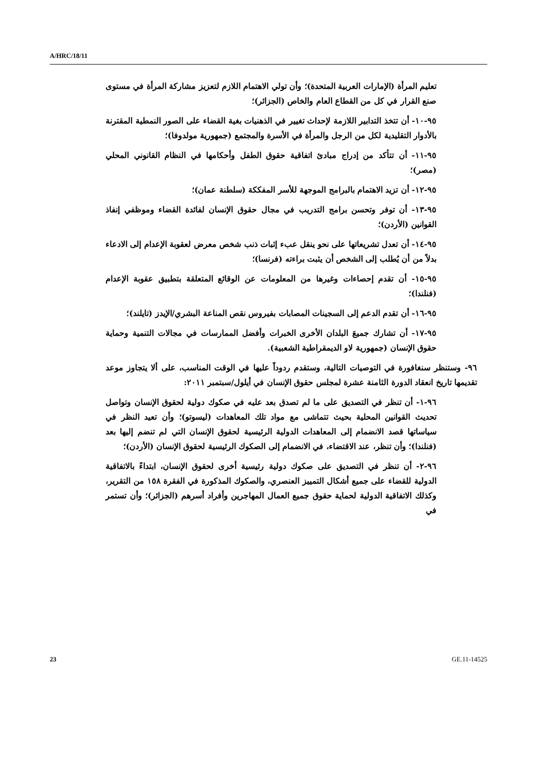A/HRC/18/11
تعليم المرأة (الإمارات العربية المتحدة)؛ وأن تولي الاهتمام اللازم لتعزيز مشاركة المرأة في مستوى صنع القرار في كل من القطاع العام والخاص (الجزائر)؛
٩٥-١٠- أن تتخذ التدابير اللازمة لإحداث تغيير في الذهنيات بغية القضاء على الصور النمطية المقترنة بالأدوار التقليدية لكل من الرجل والمرأة في الأسرة والمجتمع (جمهورية مولدوفا)؛
٩٥-١١- أن تتأكد من إدراج مبادئ اتفاقية حقوق الطفل وأحكامها في النظام القانوني المحلي (مصر)؛
٩٥-١٢- أن تزيد الاهتمام بالبرامج الموجهة للأسر المفككة (سلطنة عمان)؛
٩٥-١٣- أن توفر وتحسن برامج التدريب في مجال حقوق الإنسان لفائدة القضاء وموظفي إنفاذ القوانين (الأردن)؛
٩٥-١٤- أن تعدل تشريعاتها على نحو ينقل عبء إثبات ذنب شخص معرض لعقوبة الإعدام إلى الادعاء بدلاً من أن يُطلب إلى الشخص أن يثبت براءته (فرنسا)؛
٩٥-١٥- أن تقدم إحصاءات وغيرها من المعلومات عن الوقائع المتعلقة بتطبيق عقوبة الإعدام (فنلندا)؛
٩٥-١٦- أن تقدم الدعم إلى السجينات المصابات بفيروس نقص المناعة البشري/الإيدز (تايلند)؛
٩٥-١٧- أن تشارك جميعَ البلدان الأخرى الخبرات وأفضل الممارسات في مجالات التنمية وحماية حقوق الإنسان (جمهورية لاو الديمقراطية الشعبية).
٩٦- وستنظر سنغافورة في التوصيات التالية، وستقدم ردوداً عليها في الوقت المناسب، على ألا يتجاوز موعد تقديمها تاريخ انعقاد الدورة الثامنة عشرة لمجلس حقوق الإنسان في أيلول/سبتمبر ٢٠١١:
٩٦-١- أن تنظر في التصديق على ما لم تصدق بعد عليه في صكوك دولية لحقوق الإنسان وتواصل تحديث القوانين المحلية بحيث تتماشى مع مواد تلك المعاهدات (ليسوتو)؛ وأن تعيد النظر في سياساتها قصد الانضمام إلى المعاهدات الدولية الرئيسية لحقوق الإنسان التي لم تنضم إليها بعد (فنلندا)؛ وأن تنظر، عند الاقتضاء، في الانضمام إلى الصكوك الرئيسية لحقوق الإنسان (الأردن)؛
٩٦-٢- أن تنظر في التصديق على صكوك دولية رئيسية أخرى لحقوق الإنسان، ابتداءً بالاتفاقية الدولية للقضاء على جميع أشكال التمييز العنصري، والصكوك المذكورة في الفقرة ١٥٨ من التقرير، وكذلك الاتفاقية الدولية لحماية حقوق جميع العمال المهاجرين وأفراد أسرهم (الجزائر)؛ وأن تستمر في
23 GE.11-14525